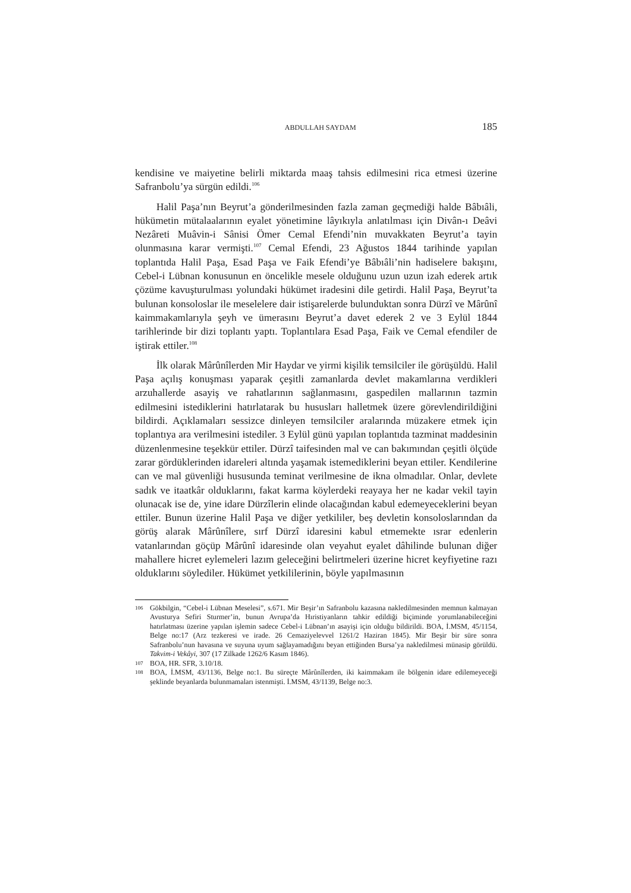ABDULLAH SAYDAM 185
kendisine ve maiyetine belirli miktarda maaş tahsis edilmesini rica etmesi üzerine Safranbolu’ya sürgün edildi.<sup>106</sup>
Halil Paşa’nın Beyrut’a gönderilmesinden fazla zaman geçmediği halde Bâbıâli, hükümetin mütalaalarının eyalet yönetimine lâyıkıyla anlatılması için Divân-ı Deâvi Nezâreti Muâvin-i Sânisi Ömer Cemal Efendi’nin muvakkaten Beyrut’a tayin olunmasına karar vermişti.<sup>107</sup> Cemal Efendi, 23 Ağustos 1844 tarihinde yapılan toplantıda Halil Paşa, Esad Paşa ve Faik Efendi’ye Bâbıâli’nin hadiselere bakışını, Cebel-i Lübnan konusunun en öncelikle mesele olduğunu uzun uzun izah ederek artık çözüme kavuşturulması yolundaki hükümet iradesini dile getirdi. Halil Paşa, Beyrut’ta bulunan konsoloslar ile meselelere dair istişarelerde bulunduktan sonra Dürzî ve Mârûnî kaimmakamlarıyla şeyh ve ümerasını Beyrut’a davet ederek 2 ve 3 Eylül 1844 tarihlerinde bir dizi toplantı yaptı. Toplantılara Esad Paşa, Faik ve Cemal efendiler de iştirak ettiler.<sup>108</sup>
İlk olarak Mârûnîlerden Mir Haydar ve yirmi kişilik temsilciler ile görüşüldü. Halil Paşa açılış konuşması yaparak çeşitli zamanlarda devlet makamlarına verdikleri arzuhallerde asayiş ve rahatlarının sağlanmasını, gaspedilen mallarının tazmin edilmesini istediklerini hatırlatarak bu hususları halletmek üzere görevlendirildiğini bildirdi. Açıklamaları sessizce dinleyen temsilciler aralarında müzakere etmek için toplantıya ara verilmesini istediler. 3 Eylül günü yapılan toplantıda tazminat maddesinin düzenlenmesine teşekkür ettiler. Dürzî taifesinden mal ve can bakımından çeşitli ölçüde zarar gördüklerinden idareleri altında yaşamak istemediklerini beyan ettiler. Kendilerine can ve mal güvenliği hususunda teminat verilmesine de ikna olmadılar. Onlar, devlete sadık ve itaatkâr olduklarını, fakat karma köylerdeki reayaya her ne kadar vekil tayin olunacak ise de, yine idare Dürzîlerin elinde olacağından kabul edemeyeceklerini beyan ettiler. Bunun üzerine Halil Paşa ve diğer yetkililer, beş devletin konsoloslarından da görüş alarak Mârûnîlere, sırf Dürzî idaresini kabul etmemekte ısrar edenlerin vatanlarından göçüp Mârûnî idaresinde olan veyahut eyalet dâhilinde bulunan diğer mahallere hicret eylemeleri lazım geleceğini belirtmeleri üzerine hicret keyfiyetine razı olduklarını söylediler. Hükümet yetkililerinin, böyle yapılmasının
106 Gökbilgin, “Cebel-i Lübnan Meselesi”, s.671. Mir Beşir’ın Safranbolu kazasına nakledilmesinden memnun kalmayan Avusturya Sefiri Sturmer’in, bunun Avrupa’da Hıristiyanların tahkir edildiği biçiminde yorumlanabileceğini hatırlatması üzerine yapılan işlemin sadece Cebel-i Lübnan’ın asayişi için olduğu bildirildi. BOA, İ.MSM, 45/1154, Belge no:17 (Arz tezkeresi ve irade. 26 Cemaziyelevvel 1261/2 Haziran 1845). Mir Beşir bir süre sonra Safranbolu’nun havasına ve suyuna uyum sağlayamadığını beyan ettiğinden Bursa’ya nakledilmesi münasip görüldü. Takvim-i Vekâyi, 307 (17 Zilkade 1262/6 Kasım 1846).
107 BOA, HR. SFR, 3.10/18.
108 BOA, İ.MSM, 43/1136, Belge no:1. Bu süreçte Mârûnîlerden, iki kaimmakam ile bölgenin idare edilemeyeceği şeklinde beyanlarda bulunmamaları istenmişti. İ.MSM, 43/1139, Belge no:3.